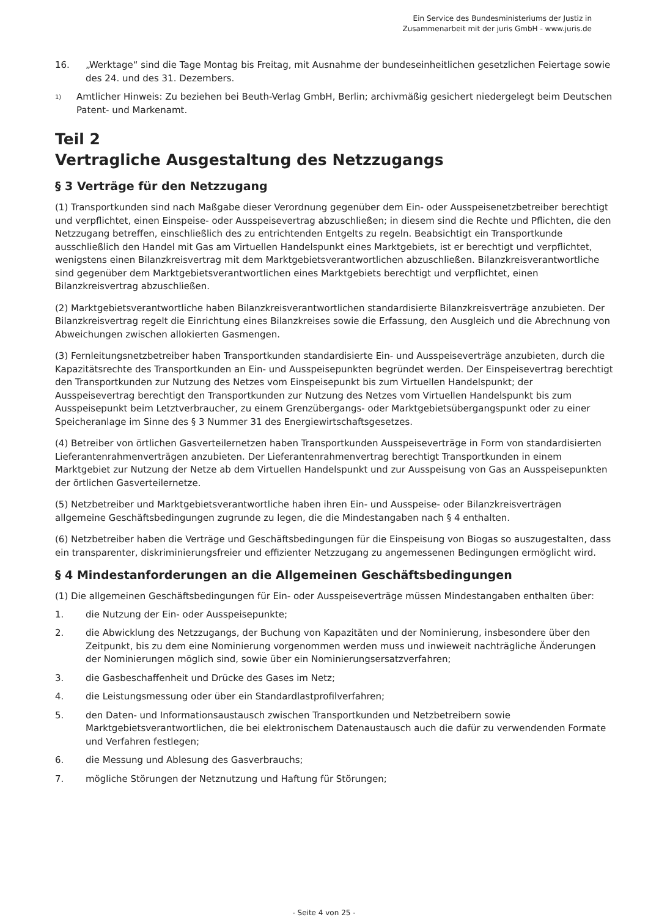Ein Service des Bundesministeriums der Justiz in
Zusammenarbeit mit der juris GmbH - www.juris.de
16. „Werktage“ sind die Tage Montag bis Freitag, mit Ausnahme der bundeseinheitlichen gesetzlichen Feiertage sowie des 24. und des 31. Dezembers.
1) Amtlicher Hinweis: Zu beziehen bei Beuth-Verlag GmbH, Berlin; archivmäßig gesichert niedergelegt beim Deutschen Patent- und Markenamt.
Teil 2
Vertragliche Ausgestaltung des Netzzugangs
§ 3 Verträge für den Netzzugang
(1) Transportkunden sind nach Maßgabe dieser Verordnung gegenüber dem Ein- oder Ausspeisenetzbetreiber berechtigt und verpflichtet, einen Einspeise- oder Ausspeisevertrag abzuschließen; in diesem sind die Rechte und Pflichten, die den Netzzugang betreffen, einschließlich des zu entrichtenden Entgelts zu regeln. Beabsichtigt ein Transportkunde ausschließlich den Handel mit Gas am Virtuellen Handelspunkt eines Marktgebiets, ist er berechtigt und verpflichtet, wenigstens einen Bilanzkreisvertrag mit dem Marktgebietsverantwortlichen abzuschließen. Bilanzkreisverantwortliche sind gegenüber dem Marktgebietsverantwortlichen eines Marktgebiets berechtigt und verpflichtet, einen Bilanzkreisvertrag abzuschließen.
(2) Marktgebietsverantwortliche haben Bilanzkreisverantwortlichen standardisierte Bilanzkreisverträge anzubieten. Der Bilanzkreisvertrag regelt die Einrichtung eines Bilanzkreises sowie die Erfassung, den Ausgleich und die Abrechnung von Abweichungen zwischen allokierten Gasmengen.
(3) Fernleitungsnetzbetreiber haben Transportkunden standardisierte Ein- und Ausspeiseverträge anzubieten, durch die Kapazitätsrechte des Transportkunden an Ein- und Ausspeisepunkten begründet werden. Der Einspeisevertrag berechtigt den Transportkunden zur Nutzung des Netzes vom Einspeisepunkt bis zum Virtuellen Handelspunkt; der Ausspeisevertrag berechtigt den Transportkunden zur Nutzung des Netzes vom Virtuellen Handelspunkt bis zum Ausspeisepunkt beim Letztverbraucher, zu einem Grenzübergangs- oder Marktgebietsübergangspunkt oder zu einer Speicheranlage im Sinne des § 3 Nummer 31 des Energiewirtschaftsgesetzes.
(4) Betreiber von örtlichen Gasverteilernetzen haben Transportkunden Ausspeiseverträge in Form von standardisierten Lieferantenrahmenverträgen anzubieten. Der Lieferantenrahmenvertrag berechtigt Transportkunden in einem Marktgebiet zur Nutzung der Netze ab dem Virtuellen Handelspunkt und zur Ausspeisung von Gas an Ausspeisepunkten der örtlichen Gasverteilernetze.
(5) Netzbetreiber und Marktgebietsverantwortliche haben ihren Ein- und Ausspeise- oder Bilanzkreisverträgen allgemeine Geschäftsbedingungen zugrunde zu legen, die die Mindestangaben nach § 4 enthalten.
(6) Netzbetreiber haben die Verträge und Geschäftsbedingungen für die Einspeisung von Biogas so auszugestalten, dass ein transparenter, diskriminierungsfreier und effizienter Netzzugang zu angemessenen Bedingungen ermöglicht wird.
§ 4 Mindestanforderungen an die Allgemeinen Geschäftsbedingungen
(1) Die allgemeinen Geschäftsbedingungen für Ein- oder Ausspeiseverträge müssen Mindestangaben enthalten über:
1. die Nutzung der Ein- oder Ausspeisepunkte;
2. die Abwicklung des Netzzugangs, der Buchung von Kapazitäten und der Nominierung, insbesondere über den Zeitpunkt, bis zu dem eine Nominierung vorgenommen werden muss und inwieweit nachträgliche Änderungen der Nominierungen möglich sind, sowie über ein Nominierungsersatzverfahren;
3. die Gasbeschaffenheit und Drücke des Gases im Netz;
4. die Leistungsmessung oder über ein Standardlastprofilverfahren;
5. den Daten- und Informationsaustausch zwischen Transportkunden und Netzbetreibern sowie Marktgebietsverantwortlichen, die bei elektronischem Datenaustausch auch die dafür zu verwendenden Formate und Verfahren festlegen;
6. die Messung und Ablesung des Gasverbrauchs;
7. mögliche Störungen der Netznutzung und Haftung für Störungen;
- Seite 4 von 25 -